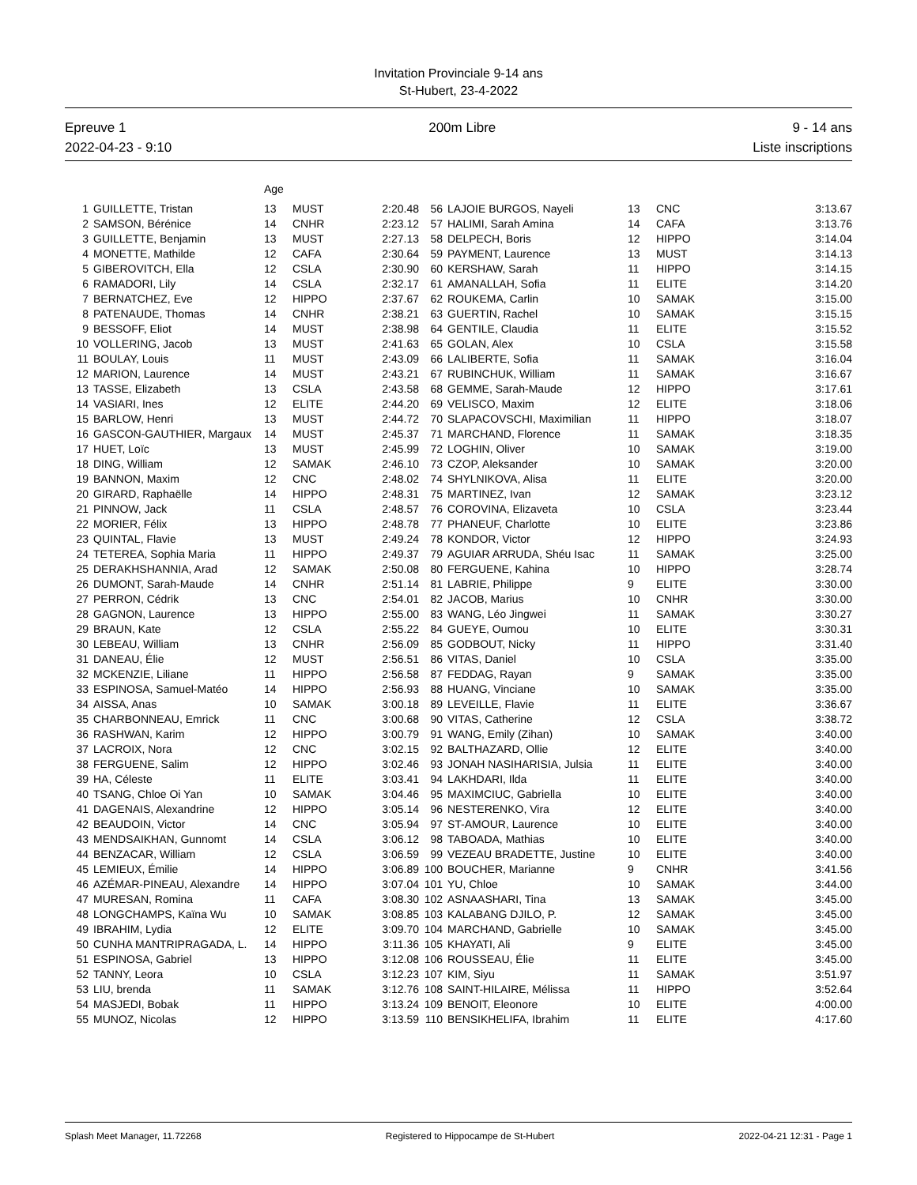Invitation Provinciale 9-14 ans
St-Hubert, 23-4-2022
Epreuve 1
2022-04-23 - 9:10
200m Libre 9 - 14 ans
Liste inscriptions
| | | Age | | | | | | | |
| 1 | GUILLETTE, Tristan | 13 | MUST | 2:20.48 | 56 | LAJOIE BURGOS, Nayeli | 13 | CNC | 3:13.67 |
| 2 | SAMSON, Bérénice | 14 | CNHR | 2:23.12 | 57 | HALIMI, Sarah Amina | 14 | CAFA | 3:13.76 |
| 3 | GUILLETTE, Benjamin | 13 | MUST | 2:27.13 | 58 | DELPECH, Boris | 12 | HIPPO | 3:14.04 |
| 4 | MONETTE, Mathilde | 12 | CAFA | 2:30.64 | 59 | PAYMENT, Laurence | 13 | MUST | 3:14.13 |
| 5 | GIBEROVITCH, Ella | 12 | CSLA | 2:30.90 | 60 | KERSHAW, Sarah | 11 | HIPPO | 3:14.15 |
| 6 | RAMADORI, Lily | 14 | CSLA | 2:32.17 | 61 | AMANALLAH, Sofia | 11 | ELITE | 3:14.20 |
| 7 | BERNATCHEZ, Eve | 12 | HIPPO | 2:37.67 | 62 | ROUKEMA, Carlin | 10 | SAMAK | 3:15.00 |
| 8 | PATENAUDE, Thomas | 14 | CNHR | 2:38.21 | 63 | GUERTIN, Rachel | 10 | SAMAK | 3:15.15 |
| 9 | BESSOFF, Eliot | 14 | MUST | 2:38.98 | 64 | GENTILE, Claudia | 11 | ELITE | 3:15.52 |
| 10 | VOLLERING, Jacob | 13 | MUST | 2:41.63 | 65 | GOLAN, Alex | 10 | CSLA | 3:15.58 |
| 11 | BOULAY, Louis | 11 | MUST | 2:43.09 | 66 | LALIBERTE, Sofia | 11 | SAMAK | 3:16.04 |
| 12 | MARION, Laurence | 14 | MUST | 2:43.21 | 67 | RUBINCHUK, William | 11 | SAMAK | 3:16.67 |
| 13 | TASSE, Elizabeth | 13 | CSLA | 2:43.58 | 68 | GEMME, Sarah-Maude | 12 | HIPPO | 3:17.61 |
| 14 | VASIARI, Ines | 12 | ELITE | 2:44.20 | 69 | VELISCO, Maxim | 12 | ELITE | 3:18.06 |
| 15 | BARLOW, Henri | 13 | MUST | 2:44.72 | 70 | SLAPACOVSCHI, Maximilian | 11 | HIPPO | 3:18.07 |
| 16 | GASCON-GAUTHIER, Margaux | 14 | MUST | 2:45.37 | 71 | MARCHAND, Florence | 11 | SAMAK | 3:18.35 |
| 17 | HUET, Loïc | 13 | MUST | 2:45.99 | 72 | LOGHIN, Oliver | 10 | SAMAK | 3:19.00 |
| 18 | DING, William | 12 | SAMAK | 2:46.10 | 73 | CZOP, Aleksander | 10 | SAMAK | 3:20.00 |
| 19 | BANNON, Maxim | 12 | CNC | 2:48.02 | 74 | SHYLNIKOVA, Alisa | 11 | ELITE | 3:20.00 |
| 20 | GIRARD, Raphaëlle | 14 | HIPPO | 2:48.31 | 75 | MARTINEZ, Ivan | 12 | SAMAK | 3:23.12 |
| 21 | PINNOW, Jack | 11 | CSLA | 2:48.57 | 76 | COROVINA, Elizaveta | 10 | CSLA | 3:23.44 |
| 22 | MORIER, Félix | 13 | HIPPO | 2:48.78 | 77 | PHANEUF, Charlotte | 10 | ELITE | 3:23.86 |
| 23 | QUINTAL, Flavie | 13 | MUST | 2:49.24 | 78 | KONDOR, Victor | 12 | HIPPO | 3:24.93 |
| 24 | TETEREA, Sophia Maria | 11 | HIPPO | 2:49.37 | 79 | AGUIAR ARRUDA, Shéu Isac | 11 | SAMAK | 3:25.00 |
| 25 | DERAKHSHANNIA, Arad | 12 | SAMAK | 2:50.08 | 80 | FERGUENE, Kahina | 10 | HIPPO | 3:28.74 |
| 26 | DUMONT, Sarah-Maude | 14 | CNHR | 2:51.14 | 81 | LABRIE, Philippe | 9 | ELITE | 3:30.00 |
| 27 | PERRON, Cédrik | 13 | CNC | 2:54.01 | 82 | JACOB, Marius | 10 | CNHR | 3:30.00 |
| 28 | GAGNON, Laurence | 13 | HIPPO | 2:55.00 | 83 | WANG, Léo Jingwei | 11 | SAMAK | 3:30.27 |
| 29 | BRAUN, Kate | 12 | CSLA | 2:55.22 | 84 | GUEYE, Oumou | 10 | ELITE | 3:30.31 |
| 30 | LEBEAU, William | 13 | CNHR | 2:56.09 | 85 | GODBOUT, Nicky | 11 | HIPPO | 3:31.40 |
| 31 | DANEAU, Élie | 12 | MUST | 2:56.51 | 86 | VITAS, Daniel | 10 | CSLA | 3:35.00 |
| 32 | MCKENZIE, Liliane | 11 | HIPPO | 2:56.58 | 87 | FEDDAG, Rayan | 9 | SAMAK | 3:35.00 |
| 33 | ESPINOSA, Samuel-Matéo | 14 | HIPPO | 2:56.93 | 88 | HUANG, Vinciane | 10 | SAMAK | 3:35.00 |
| 34 | AISSA, Anas | 10 | SAMAK | 3:00.18 | 89 | LEVEILLE, Flavie | 11 | ELITE | 3:36.67 |
| 35 | CHARBONNEAU, Emrick | 11 | CNC | 3:00.68 | 90 | VITAS, Catherine | 12 | CSLA | 3:38.72 |
| 36 | RASHWAN, Karim | 12 | HIPPO | 3:00.79 | 91 | WANG, Emily (Zihan) | 10 | SAMAK | 3:40.00 |
| 37 | LACROIX, Nora | 12 | CNC | 3:02.15 | 92 | BALTHAZARD, Ollie | 12 | ELITE | 3:40.00 |
| 38 | FERGUENE, Salim | 12 | HIPPO | 3:02.46 | 93 | JONAH NASIHARISIA, Julsia | 11 | ELITE | 3:40.00 |
| 39 | HA, Céleste | 11 | ELITE | 3:03.41 | 94 | LAKHDARI, Ilda | 11 | ELITE | 3:40.00 |
| 40 | TSANG, Chloe Oi Yan | 10 | SAMAK | 3:04.46 | 95 | MAXIMCIUC, Gabriella | 10 | ELITE | 3:40.00 |
| 41 | DAGENAIS, Alexandrine | 12 | HIPPO | 3:05.14 | 96 | NESTERENKO, Vira | 12 | ELITE | 3:40.00 |
| 42 | BEAUDOIN, Victor | 14 | CNC | 3:05.94 | 97 | ST-AMOUR, Laurence | 10 | ELITE | 3:40.00 |
| 43 | MENDSAIKHAN, Gunnomt | 14 | CSLA | 3:06.12 | 98 | TABOADA, Mathias | 10 | ELITE | 3:40.00 |
| 44 | BENZACAR, William | 12 | CSLA | 3:06.59 | 99 | VEZEAU BRADETTE, Justine | 10 | ELITE | 3:40.00 |
| 45 | LEMIEUX, Émilie | 14 | HIPPO | 3:06.89 | 100 | BOUCHER, Marianne | 9 | CNHR | 3:41.56 |
| 46 | AZÉMAR-PINEAU, Alexandre | 14 | HIPPO | 3:07.04 | 101 | YU, Chloe | 10 | SAMAK | 3:44.00 |
| 47 | MURESAN, Romina | 11 | CAFA | 3:08.30 | 102 | ASNAASHARI, Tina | 13 | SAMAK | 3:45.00 |
| 48 | LONGCHAMPS, Kaïna Wu | 10 | SAMAK | 3:08.85 | 103 | KALABANG DJILO, P. | 12 | SAMAK | 3:45.00 |
| 49 | IBRAHIM, Lydia | 12 | ELITE | 3:09.70 | 104 | MARCHAND, Gabrielle | 10 | SAMAK | 3:45.00 |
| 50 | CUNHA MANTRIPRAGADA, L. | 14 | HIPPO | 3:11.36 | 105 | KHAYATI, Ali | 9 | ELITE | 3:45.00 |
| 51 | ESPINOSA, Gabriel | 13 | HIPPO | 3:12.08 | 106 | ROUSSEAU, Élie | 11 | ELITE | 3:45.00 |
| 52 | TANNY, Leora | 10 | CSLA | 3:12.23 | 107 | KIM, Siyu | 11 | SAMAK | 3:51.97 |
| 53 | LIU, brenda | 11 | SAMAK | 3:12.76 | 108 | SAINT-HILAIRE, Mélissa | 11 | HIPPO | 3:52.64 |
| 54 | MASJEDI, Bobak | 11 | HIPPO | 3:13.24 | 109 | BENOIT, Eleonore | 10 | ELITE | 4:00.00 |
| 55 | MUNOZ, Nicolas | 12 | HIPPO | 3:13.59 | 110 | BENSIKHELIFA, Ibrahim | 11 | ELITE | 4:17.60 |
Splash Meet Manager, 11.72268 Registered to Hippocampe de St-Hubert 2022-04-21 12:31 - Page 1